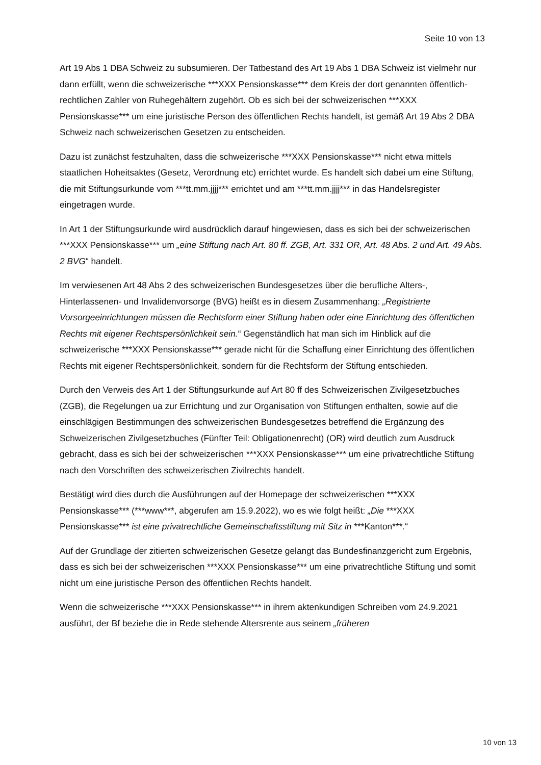Seite 10 von 13
Art 19 Abs 1 DBA Schweiz zu subsumieren. Der Tatbestand des Art 19 Abs 1 DBA Schweiz ist vielmehr nur dann erfüllt, wenn die schweizerische ***XXX Pensionskasse*** dem Kreis der dort genannten öffentlich-rechtlichen Zahler von Ruhegehältern zugehört. Ob es sich bei der schweizerischen ***XXX Pensionskasse*** um eine juristische Person des öffentlichen Rechts handelt, ist gemäß Art 19 Abs 2 DBA Schweiz nach schweizerischen Gesetzen zu entscheiden.
Dazu ist zunächst festzuhalten, dass die schweizerische ***XXX Pensionskasse*** nicht etwa mittels staatlichen Hoheitsaktes (Gesetz, Verordnung etc) errichtet wurde. Es handelt sich dabei um eine Stiftung, die mit Stiftungsurkunde vom ***tt.mm.jjjj*** errichtet und am ***tt.mm.jjjj*** in das Handelsregister eingetragen wurde.
In Art 1 der Stiftungsurkunde wird ausdrücklich darauf hingewiesen, dass es sich bei der schweizerischen ***XXX Pensionskasse*** um „eine Stiftung nach Art. 80 ff. ZGB, Art. 331 OR, Art. 48 Abs. 2 und Art. 49 Abs. 2 BVG“ handelt.
Im verwiesenen Art 48 Abs 2 des schweizerischen Bundesgesetzes über die berufliche Alters-, Hinterlassenen- und Invalidenvorsorge (BVG) heißt es in diesem Zusammenhang: „Registrierte Vorsorgeeinrichtungen müssen die Rechtsform einer Stiftung haben oder eine Einrichtung des öffentlichen Rechts mit eigener Rechtspersönlichkeit sein.“ Gegenständlich hat man sich im Hinblick auf die schweizerische ***XXX Pensionskasse*** gerade nicht für die Schaffung einer Einrichtung des öffentlichen Rechts mit eigener Rechtspersönlichkeit, sondern für die Rechtsform der Stiftung entschieden.
Durch den Verweis des Art 1 der Stiftungsurkunde auf Art 80 ff des Schweizerischen Zivilgesetzbuches (ZGB), die Regelungen ua zur Errichtung und zur Organisation von Stiftungen enthalten, sowie auf die einschlägigen Bestimmungen des schweizerischen Bundesgesetzes betreffend die Ergänzung des Schweizerischen Zivilgesetzbuches (Fünfter Teil: Obligationenrecht) (OR) wird deutlich zum Ausdruck gebracht, dass es sich bei der schweizerischen ***XXX Pensionskasse*** um eine privatrechtliche Stiftung nach den Vorschriften des schweizerischen Zivilrechts handelt.
Bestätigt wird dies durch die Ausführungen auf der Homepage der schweizerischen ***XXX Pensionskasse*** (***www***, abgerufen am 15.9.2022), wo es wie folgt heißt: „Die ***XXX Pensionskasse*** ist eine privatrechtliche Gemeinschaftsstiftung mit Sitz in ***Kanton***.“
Auf der Grundlage der zitierten schweizerischen Gesetze gelangt das Bundesfinanzgericht zum Ergebnis, dass es sich bei der schweizerischen ***XXX Pensionskasse*** um eine privatrechtliche Stiftung und somit nicht um eine juristische Person des öffentlichen Rechts handelt.
Wenn die schweizerische ***XXX Pensionskasse*** in ihrem aktenkundigen Schreiben vom 24.9.2021 ausführt, der Bf beziehe die in Rede stehende Altersrente aus seinem „früheren
10 von 13